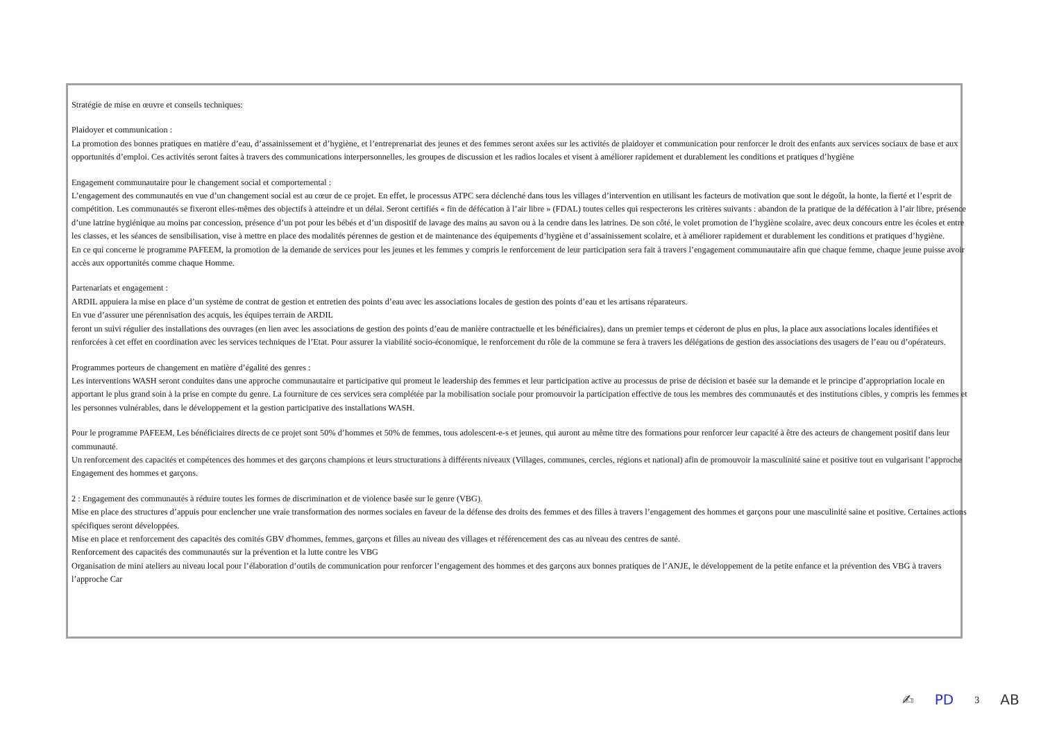Stratégie de mise en œuvre et conseils techniques:
Plaidoyer et communication :
La promotion des bonnes pratiques en matière d’eau, d’assainissement et d’hygiène, et l’entreprenariat des jeunes et des femmes seront axées sur les activités de plaidoyer et communication pour renforcer le droit des enfants aux services sociaux de base et aux opportunités d’emploi. Ces activités seront faites à travers des communications interpersonnelles, les groupes de discussion et les radios locales et visent à améliorer rapidement et durablement les conditions et pratiques d’hygiène
Engagement communautaire pour le changement social et comportemental :
L’engagement des communautés en vue d’un changement social est au cœur de ce projet. En effet, le processus ATPC sera déclenché dans tous les villages d’intervention en utilisant les facteurs de motivation que sont le dégoût, la honte, la fierté et l’esprit de compétition. Les communautés se fixeront elles-mêmes des objectifs à atteindre et un délai. Seront certifiés « fin de défécation à l’air libre » (FDAL) toutes celles qui respecterons les critères suivants : abandon de la pratique de la défécation à l’air libre, présence d’une latrine hygiénique au moins par concession, présence d’un pot pour les bébés et d’un dispositif de lavage des mains au savon ou à la cendre dans les latrines. De son côté, le volet promotion de l’hygiène scolaire, avec deux concours entre les écoles et entre les classes, et les séances de sensibilisation, vise à mettre en place des modalités pérennes de gestion et de maintenance des équipements d’hygiène et d’assainissement scolaire, et à améliorer rapidement et durablement les conditions et pratiques d’hygiène.
En ce qui concerne le programme PAFEEM, la promotion de la demande de services pour les jeunes et les femmes y compris le renforcement de leur participation sera fait à travers l’engagement communautaire afin que chaque femme, chaque jeune puisse avoir accès aux opportunités comme chaque Homme.
Partenariats et engagement :
ARDIL appuiera la mise en place d’un système de contrat de gestion et entretien des points d’eau avec les associations locales de gestion des points d’eau et les artisans réparateurs.
En vue d’assurer une pérennisation des acquis, les équipes terrain de ARDIL
feront un suivi régulier des installations des ouvrages (en lien avec les associations de gestion des points d’eau de manière contractuelle et les bénéficiaires), dans un premier temps et céderont de plus en plus, la place aux associations locales identifiées et renforcées à cet effet en coordination avec les services techniques de l’Etat. Pour assurer la viabilité socio-économique, le renforcement du rôle de la commune se fera à travers les délégations de gestion des associations des usagers de l’eau ou d’opérateurs.
Programmes porteurs de changement en matière d’égalité des genres :
Les interventions WASH seront conduites dans une approche communautaire et participative qui promeut le leadership des femmes et leur participation active au processus de prise de décision et basée sur la demande et le principe d’appropriation locale en apportant le plus grand soin à la prise en compte du genre. La fourniture de ces services sera complétée par la mobilisation sociale pour promouvoir la participation effective de tous les membres des communautés et des institutions cibles, y compris les femmes et les personnes vulnérables, dans le développement et la gestion participative des installations WASH.
Pour le programme PAFEEM, Les bénéficiaires directs de ce projet sont 50% d’hommes et 50% de femmes, tous adolescent-e-s et jeunes, qui auront au même titre des formations pour renforcer leur capacité à être des acteurs de changement positif dans leur communauté.
Un renforcement des capacités et compétences des hommes et des garçons champions et leurs structurations à différents niveaux (Villages, communes, cercles, régions et national) afin de promouvoir la masculinité saine et positive tout en vulgarisant l’approche Engagement des hommes et garçons.
2 : Engagement des communautés à réduire toutes les formes de discrimination et de violence basée sur le genre (VBG).
Mise en place des structures d’appuis pour enclencher une vraie transformation des normes sociales en faveur de la défense des droits des femmes et des filles à travers l’engagement des hommes et garçons pour une masculinité saine et positive. Certaines actions spécifiques seront développées.
Mise en place et renforcement des capacités des comités GBV d'hommes, femmes, garçons et filles au niveau des villages et référencement des cas au niveau des centres de santé.
Renforcement des capacités des communautés sur la prévention et la lutte contre les VBG
Organisation de mini ateliers au niveau local pour l’élaboration d’outils de communication pour renforcer l’engagement des hommes et des garçons aux bonnes pratiques de l’ANJE, le développement de la petite enfance et la prévention des VBG à travers l’approche Car
✍ PD 3 AB